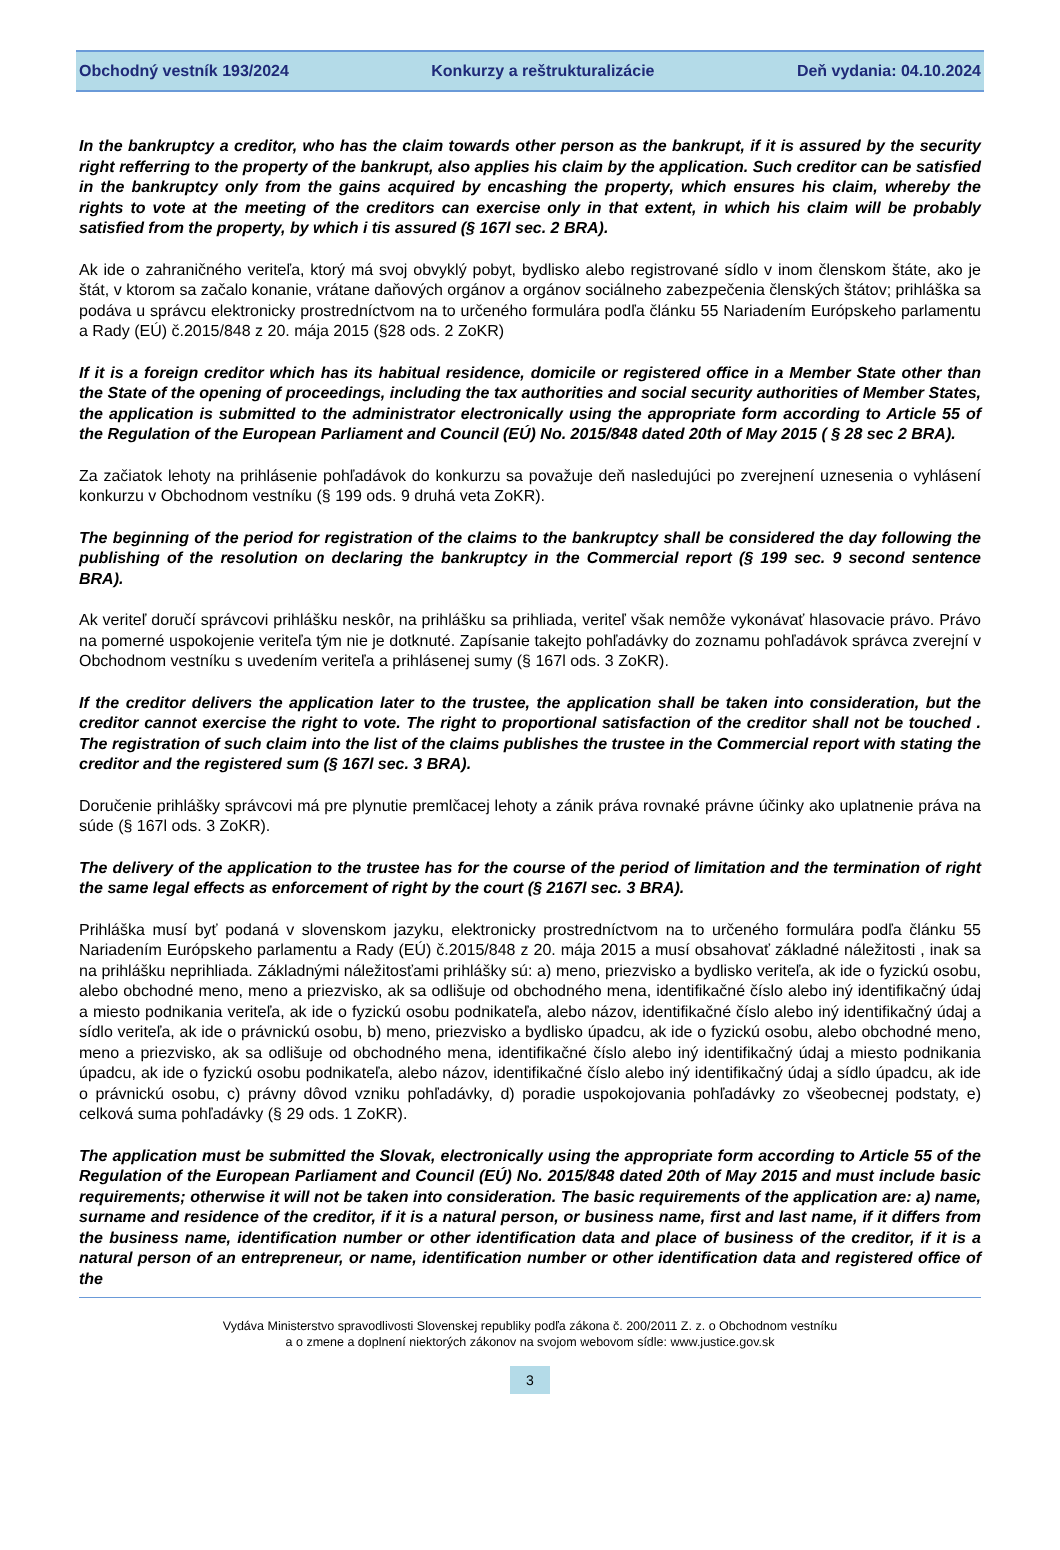Obchodný vestník 193/2024 Konkurzy a reštrukturalizácie Deň vydania: 04.10.2024
In the bankruptcy a creditor, who has the claim towards other person as the bankrupt, if it is assured by the security right refferring to the property of the bankrupt, also applies his claim by the application. Such creditor can be satisfied in the bankruptcy only from the gains acquired by encashing the property, which ensures his claim, whereby the rights to vote at the meeting of the creditors can exercise only in that extent, in which his claim will be probably satisfied from the property, by which i tis assured (§ 167l sec. 2 BRA).
Ak ide o zahraničného veriteľa, ktorý má svoj obvyklý pobyt, bydlisko alebo registrované sídlo v inom členskom štáte, ako je štát, v ktorom sa začalo konanie, vrátane daňových orgánov a orgánov sociálneho zabezpečenia členských štátov; prihláška sa podáva u správcu elektronicky prostredníctvom na to určeného formulára podľa článku 55 Nariadením Európskeho parlamentu a Rady (EÚ) č.2015/848 z 20. mája 2015 (§28 ods. 2 ZoKR)
If it is a foreign creditor which has its habitual residence, domicile or registered office in a Member State other than the State of the opening of proceedings, including the tax authorities and social security authorities of Member States, the application is submitted to the administrator electronically using the appropriate form according to Article 55 of the Regulation of the European Parliament and Council (EÚ) No. 2015/848 dated 20th of May 2015 ( § 28 sec 2 BRA).
Za začiatok lehoty na prihlásenie pohľadávok do konkurzu sa považuje deň nasledujúci po zverejnení uznesenia o vyhlásení konkurzu v Obchodnom vestníku (§ 199 ods. 9 druhá veta ZoKR).
The beginning of the period for registration of the claims to the bankruptcy shall be considered the day following the publishing of the resolution on declaring the bankruptcy in the Commercial report (§ 199 sec. 9 second sentence BRA).
Ak veriteľ doručí správcovi prihlášku neskôr, na prihlášku sa prihliada, veriteľ však nemôže vykonávať hlasovacie právo. Právo na pomerné uspokojenie veriteľa tým nie je dotknuté. Zapísanie takejto pohľadávky do zoznamu pohľadávok správca zverejní v Obchodnom vestníku s uvedením veriteľa a prihlásenej sumy (§ 167l ods. 3 ZoKR).
If the creditor delivers the application later to the trustee, the application shall be taken into consideration, but the creditor cannot exercise the right to vote. The right to proportional satisfaction of the creditor shall not be touched . The registration of such claim into the list of the claims publishes the trustee in the Commercial report with stating the creditor and the registered sum (§ 167l sec. 3 BRA).
Doručenie prihlášky správcovi má pre plynutie premlčacej lehoty a zánik práva rovnaké právne účinky ako uplatnenie práva na súde (§ 167l ods. 3 ZoKR).
The delivery of the application to the trustee has for the course of the period of limitation and the termination of right the same legal effects as enforcement of right by the court (§ 2167l sec. 3 BRA).
Prihláška musí byť podaná v slovenskom jazyku, elektronicky prostredníctvom na to určeného formulára podľa článku 55 Nariadením Európskeho parlamentu a Rady (EÚ) č.2015/848 z 20. mája 2015 a musí obsahovať základné náležitosti , inak sa na prihlášku neprihliada. Základnými náležitosťami prihlášky sú: a) meno, priezvisko a bydlisko veriteľa, ak ide o fyzickú osobu, alebo obchodné meno, meno a priezvisko, ak sa odlišuje od obchodného mena, identifikačné číslo alebo iný identifikačný údaj a miesto podnikania veriteľa, ak ide o fyzickú osobu podnikateľa, alebo názov, identifikačné číslo alebo iný identifikačný údaj a sídlo veriteľa, ak ide o právnickú osobu, b) meno, priezvisko a bydlisko úpadcu, ak ide o fyzickú osobu, alebo obchodné meno, meno a priezvisko, ak sa odlišuje od obchodného mena, identifikačné číslo alebo iný identifikačný údaj a miesto podnikania úpadcu, ak ide o fyzickú osobu podnikateľa, alebo názov, identifikačné číslo alebo iný identifikačný údaj a sídlo úpadcu, ak ide o právnickú osobu, c) právny dôvod vzniku pohľadávky, d) poradie uspokojovania pohľadávky zo všeobecnej podstaty, e) celková suma pohľadávky (§ 29 ods. 1 ZoKR).
The application must be submitted the Slovak, electronically using the appropriate form according to Article 55 of the Regulation of the European Parliament and Council (EÚ) No. 2015/848 dated 20th of May 2015 and must include basic requirements; otherwise it will not be taken into consideration. The basic requirements of the application are: a) name, surname and residence of the creditor, if it is a natural person, or business name, first and last name, if it differs from the business name, identification number or other identification data and place of business of the creditor, if it is a natural person of an entrepreneur, or name, identification number or other identification data and registered office of the
Vydáva Ministerstvo spravodlivosti Slovenskej republiky podľa zákona č. 200/2011 Z. z. o Obchodnom vestníku
a o zmene a doplnení niektorých zákonov na svojom webovom sídle: www.justice.gov.sk
3